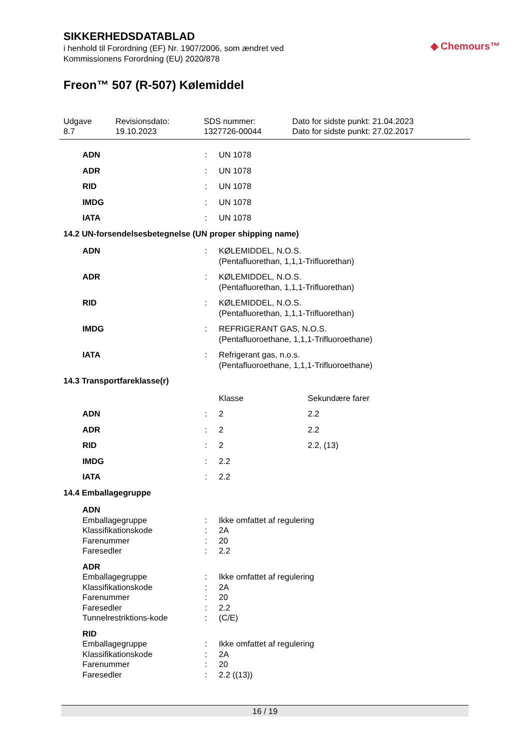SIKKERHEDSDATABLAD
i henhold til Forordning (EF) Nr. 1907/2006, som ændret ved
Kommissionens Forordning (EU) 2020/878
◆ Chemours™
Freon™ 507 (R-507) Kølemiddel
Udgave
8.7
Revisionsdato:
19.10.2023
SDS nummer:
1327726-00044
Dato for sidste punkt: 21.04.2023
Dato for sidste punkt: 27.02.2017
| ADN | : | UN 1078 | |
| ADR | : | UN 1078 | |
| RID | : | UN 1078 | |
| IMDG | : | UN 1078 | |
| IATA | : | UN 1078 | |
| 14.2 UN-forsendelsesbetegnelse (UN proper shipping name) | | | |
| ADN | : | KØLEMIDDEL, N.O.S. (Pentafluorethan, 1,1,1-Trifluorethan) | |
| ADR | : | KØLEMIDDEL, N.O.S. (Pentafluorethan, 1,1,1-Trifluorethan) | |
| RID | : | KØLEMIDDEL, N.O.S. (Pentafluorethan, 1,1,1-Trifluorethan) | |
| IMDG | : | REFRIGERANT GAS, N.O.S. (Pentafluoroethane, 1,1,1-Trifluoroethane) | |
| IATA | : | Refrigerant gas, n.o.s. (Pentafluoroethane, 1,1,1-Trifluoroethane) | |
| 14.3 Transportfareklasse(r) | | | |
| | | Klasse | Sekundære farer |
| ADN | : | 2 | 2.2 |
| ADR | : | 2 | 2.2 |
| RID | : | 2 | 2.2, (13) |
| IMDG | : | 2.2 | |
| IATA | : | 2.2 | |
| 14.4 Emballagegruppe | | | |
| ADN | | | |
| Emballagegruppe | : | Ikke omfattet af regulering | |
| Klassifikationskode | : | 2A | |
| Farenummer | : | 20 | |
| Faresedler | : | 2.2 | |
| ADR | | | |
| Emballagegruppe | : | Ikke omfattet af regulering | |
| Klassifikationskode | : | 2A | |
| Farenummer | : | 20 | |
| Faresedler | : | 2.2 | |
| Tunnelrestriktions-kode | : | (C/E) | |
| RID | | | |
| Emballagegruppe | : | Ikke omfattet af regulering | |
| Klassifikationskode | : | 2A | |
| Farenummer | : | 20 | |
| Faresedler | : | 2.2 ((13)) | |
16 / 19